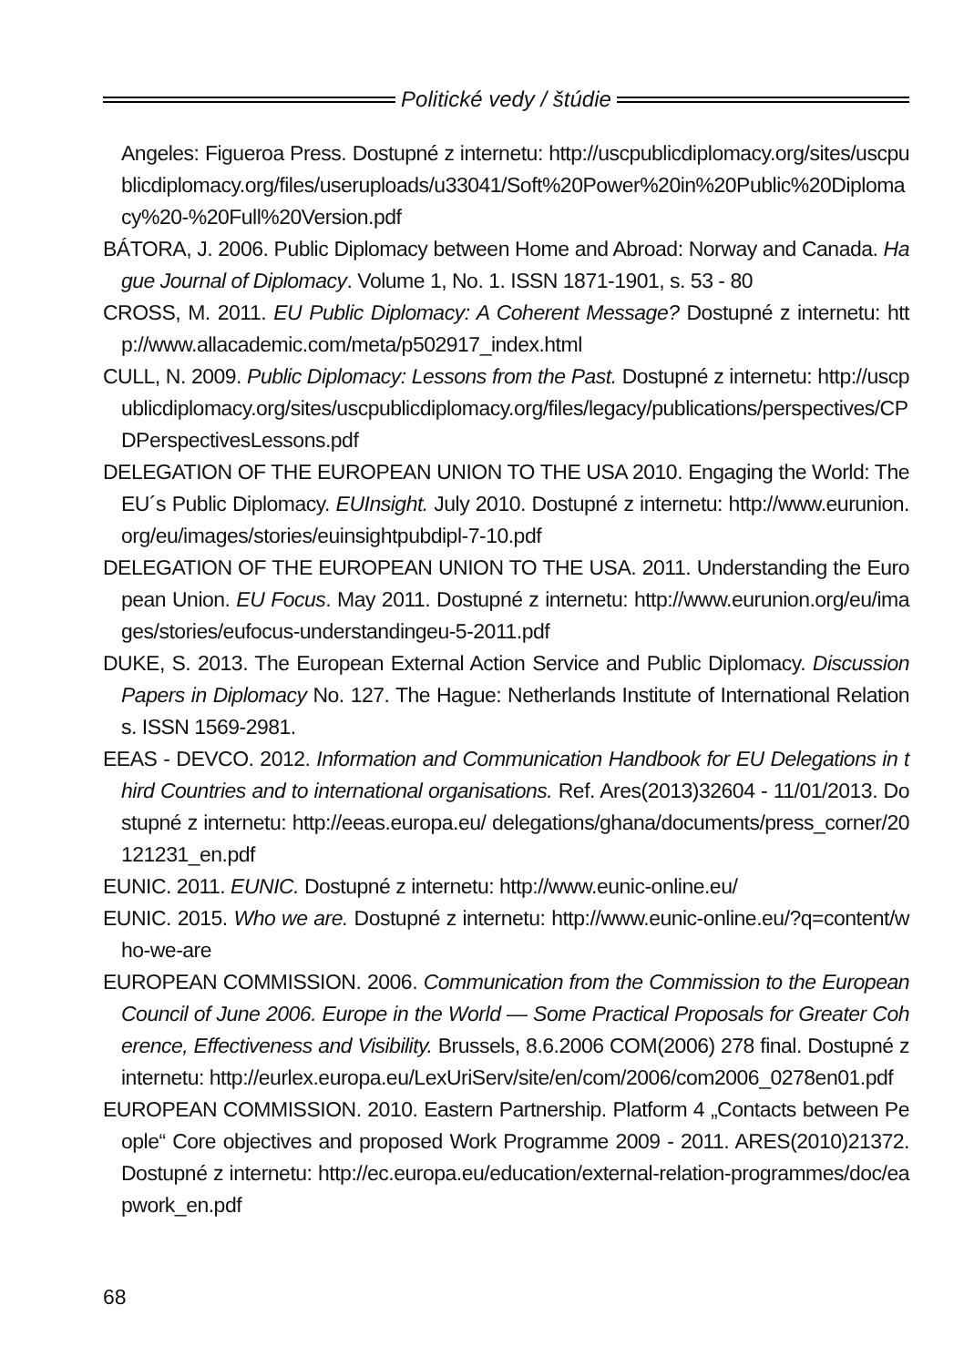Politické vedy / štúdie
Angeles: Figueroa Press. Dostupné z internetu: http://uscpublicdiplomacy.org/sites/uscpublicdiplomacy.org/files/useruploads/u33041/Soft%20Power%20in%20Public%20Diplomacy%20-%20Full%20Version.pdf
BÁTORA, J. 2006. Public Diplomacy between Home and Abroad: Norway and Canada. Hague Journal of Diplomacy. Volume 1, No. 1. ISSN 1871-1901, s. 53 - 80
CROSS, M. 2011. EU Public Diplomacy: A Coherent Message? Dostupné z internetu: http://www.allacademic.com/meta/p502917_index.html
CULL, N. 2009. Public Diplomacy: Lessons from the Past. Dostupné z internetu: http://uscpublicdiplomacy.org/sites/uscpublicdiplomacy.org/files/legacy/publications/perspectives/CPDPerspectivesLessons.pdf
DELEGATION OF THE EUROPEAN UNION TO THE USA 2010. Engaging the World: The EU´s Public Diplomacy. EUInsight. July 2010. Dostupné z internetu: http://www.eurunion.org/eu/images/stories/euinsightpubdipl-7-10.pdf
DELEGATION OF THE EUROPEAN UNION TO THE USA. 2011. Understanding the European Union. EU Focus. May 2011. Dostupné z internetu: http://www.eurunion.org/eu/images/stories/eufocus-understandingeu-5-2011.pdf
DUKE, S. 2013. The European External Action Service and Public Diplomacy. Discussion Papers in Diplomacy No. 127. The Hague: Netherlands Institute of International Relations. ISSN 1569-2981.
EEAS - DEVCO. 2012. Information and Communication Handbook for EU Delegations in third Countries and to international organisations. Ref. Ares(2013)32604 - 11/01/2013. Dostupné z internetu: http://eeas.europa.eu/ delegations/ghana/documents/press_corner/20121231_en.pdf
EUNIC. 2011. EUNIC. Dostupné z internetu: http://www.eunic-online.eu/
EUNIC. 2015. Who we are. Dostupné z internetu: http://www.eunic-online.eu/?q=content/who-we-are
EUROPEAN COMMISSION. 2006. Communication from the Commission to the European Council of June 2006. Europe in the World — Some Practical Proposals for Greater Coherence, Effectiveness and Visibility. Brussels, 8.6.2006 COM(2006) 278 final. Dostupné z internetu: http://eurlex.europa.eu/LexUriServ/site/en/com/2006/com2006_0278en01.pdf
EUROPEAN COMMISSION. 2010. Eastern Partnership. Platform 4 „Contacts between People“ Core objectives and proposed Work Programme 2009 - 2011. ARES(2010)21372. Dostupné z internetu: http://ec.europa.eu/education/external-relation-programmes/doc/eapwork_en.pdf
68